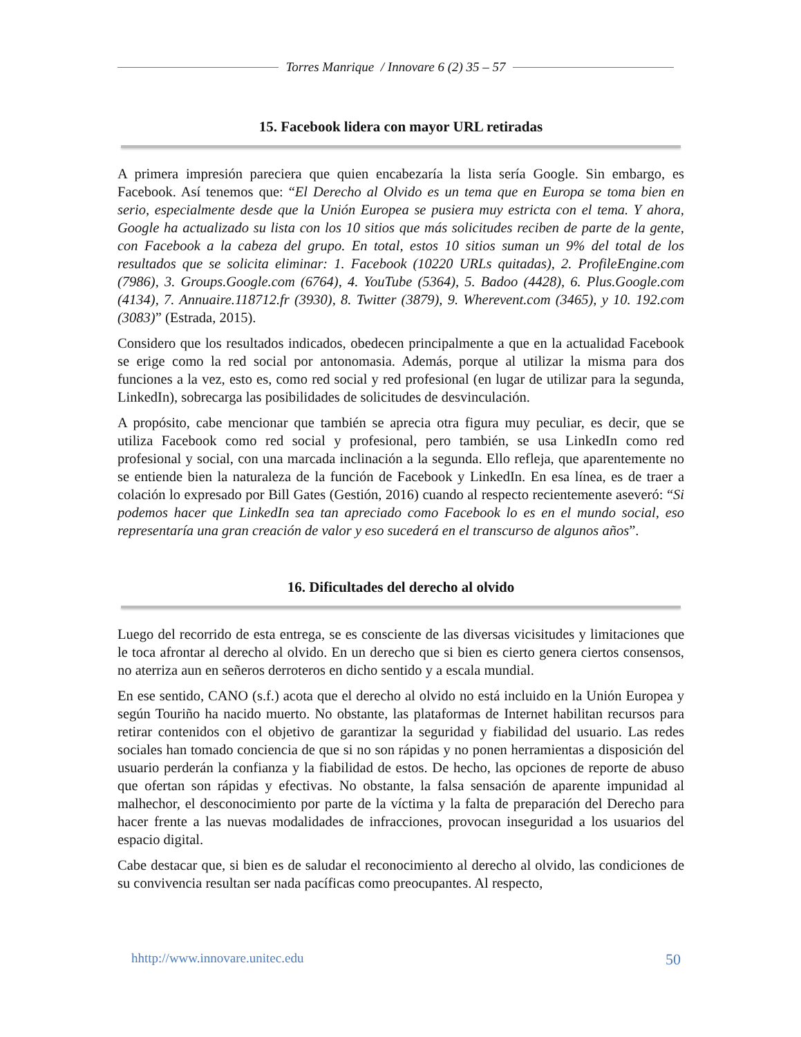Torres Manrique / Innovare 6 (2) 35 – 57
15. Facebook lidera con mayor URL retiradas
A primera impresión pareciera que quien encabezaría la lista sería Google. Sin embargo, es Facebook. Así tenemos que: “El Derecho al Olvido es un tema que en Europa se toma bien en serio, especialmente desde que la Unión Europea se pusiera muy estricta con el tema. Y ahora, Google ha actualizado su lista con los 10 sitios que más solicitudes reciben de parte de la gente, con Facebook a la cabeza del grupo. En total, estos 10 sitios suman un 9% del total de los resultados que se solicita eliminar: 1. Facebook (10220 URLs quitadas), 2. ProfileEngine.com (7986), 3. Groups.Google.com (6764), 4. YouTube (5364), 5. Badoo (4428), 6. Plus.Google.com (4134), 7. Annuaire.118712.fr (3930), 8. Twitter (3879), 9. Wherevent.com (3465), y 10. 192.com (3083)” (Estrada, 2015).
Considero que los resultados indicados, obedecen principalmente a que en la actualidad Facebook se erige como la red social por antonomasia. Además, porque al utilizar la misma para dos funciones a la vez, esto es, como red social y red profesional (en lugar de utilizar para la segunda, LinkedIn), sobrecarga las posibilidades de solicitudes de desvinculación.
A propósito, cabe mencionar que también se aprecia otra figura muy peculiar, es decir, que se utiliza Facebook como red social y profesional, pero también, se usa LinkedIn como red profesional y social, con una marcada inclinación a la segunda. Ello refleja, que aparentemente no se entiende bien la naturaleza de la función de Facebook y LinkedIn. En esa línea, es de traer a colación lo expresado por Bill Gates (Gestión, 2016) cuando al respecto recientemente aseveró: “Si podemos hacer que LinkedIn sea tan apreciado como Facebook lo es en el mundo social, eso representaría una gran creación de valor y eso sucederá en el transcurso de algunos años”.
16. Dificultades del derecho al olvido
Luego del recorrido de esta entrega, se es consciente de las diversas vicisitudes y limitaciones que le toca afrontar al derecho al olvido. En un derecho que si bien es cierto genera ciertos consensos, no aterriza aun en señeros derroteros en dicho sentido y a escala mundial.
En ese sentido, CANO (s.f.) acota que el derecho al olvido no está incluido en la Unión Europea y según Touriño ha nacido muerto. No obstante, las plataformas de Internet habilitan recursos para retirar contenidos con el objetivo de garantizar la seguridad y fiabilidad del usuario. Las redes sociales han tomado conciencia de que si no son rápidas y no ponen herramientas a disposición del usuario perderán la confianza y la fiabilidad de estos. De hecho, las opciones de reporte de abuso que ofertan son rápidas y efectivas. No obstante, la falsa sensación de aparente impunidad al malhechor, el desconocimiento por parte de la víctima y la falta de preparación del Derecho para hacer frente a las nuevas modalidades de infracciones, provocan inseguridad a los usuarios del espacio digital.
Cabe destacar que, si bien es de saludar el reconocimiento al derecho al olvido, las condiciones de su convivencia resultan ser nada pacíficas como preocupantes. Al respecto,
hhttp://www.innovare.unitec.edu 50